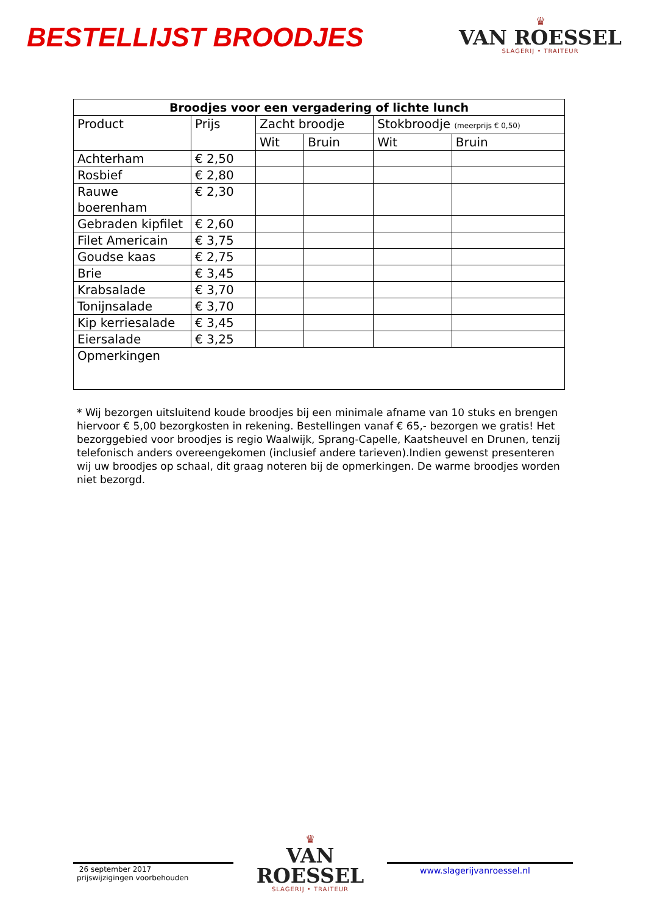BESTELLIJST BROODJES
♛
VAN ROESSEL
SLAGERIJ • TRAITEUR
| Broodjes voor een vergadering of lichte lunch | | | | | |
| --- | --- | --- | --- | --- | --- |
| Product | Prijs | Zacht broodje | | Stokbroodje (meerprijs € 0,50) | |
| | | Wit | Bruin | Wit | Bruin |
| Achterham | € 2,50 | | | | |
| Rosbief | € 2,80 | | | | |
| Rauwe boerenham | € 2,30 | | | | |
| Gebraden kipfilet | € 2,60 | | | | |
| Filet Americain | € 3,75 | | | | |
| Goudse kaas | € 2,75 | | | | |
| Brie | € 3,45 | | | | |
| Krabsalade | € 3,70 | | | | |
| Tonijnsalade | € 3,70 | | | | |
| Kip kerriesalade | € 3,45 | | | | |
| Eiersalade | € 3,25 | | | | |
| Opmerkingen | | | | | |
* Wij bezorgen uitsluitend koude broodjes bij een minimale afname van 10 stuks en brengen hiervoor € 5,00 bezorgkosten in rekening. Bestellingen vanaf € 65,- bezorgen we gratis! Het bezorggebied voor broodjes is regio Waalwijk, Sprang-Capelle, Kaatsheuvel en Drunen, tenzij telefonisch anders overeengekomen (inclusief andere tarieven).Indien gewenst presenteren wij uw broodjes op schaal, dit graag noteren bij de opmerkingen. De warme broodjes worden niet bezorgd.
26 september 2017
prijswijzigingen voorbehouden
♛
VAN ROESSEL
SLAGERIJ • TRAITEUR
www.slagerijvanroessel.nl